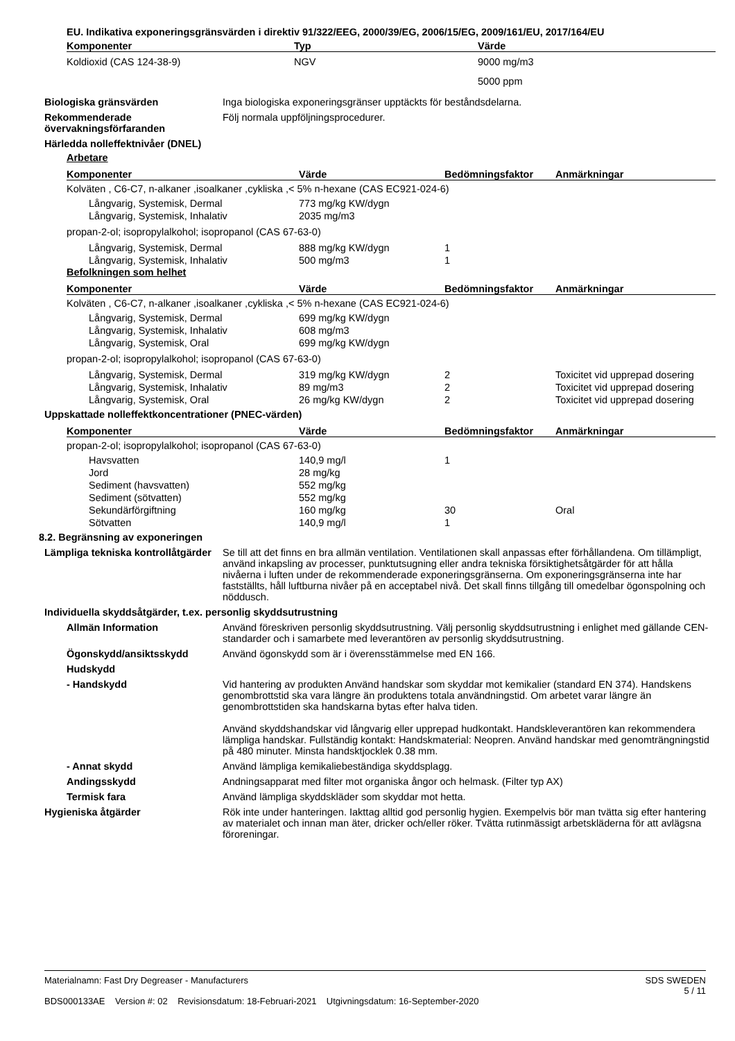| EU. Indikativa exponeringsgränsvärden i direktiv 91/322/EEG, 2000/39/EG, 2006/15/EG, 2009/161/EU, 2017/164/EU | | |
| Komponenter | Typ | Värde |
| Koldioxid (CAS 124-38-9) | NGV | 9000 mg/m3 |
| | | 5000 ppm |
Biologiska gränsvärden Inga biologiska exponeringsgränser upptäckts för beståndsdelarna.
Rekommenderade övervakningsförfaranden
Följ normala uppföljningsprocedurer.
Härledda nolleffektnivåer (DNEL)
Arbetare
| Komponenter | Värde | Bedömningsfaktor | Anmärkningar |
| --- | --- | --- | --- |
| Kolväten , C6-C7, n-alkaner ,isoalkaner ,cykliska ,< 5% n-hexane (CAS EC921-024-6) | | | |
| Långvarig, Systemisk, Dermal | 773 mg/kg KW/dygn | | |
| Långvarig, Systemisk, Inhalativ | 2035 mg/m3 | | |
| propan-2-ol; isopropylalkohol; isopropanol (CAS 67-63-0) | | | |
| Långvarig, Systemisk, Dermal | 888 mg/kg KW/dygn | 1 | |
| Långvarig, Systemisk, Inhalativ | 500 mg/m3 | 1 | |
Befolkningen som helhet
| Komponenter | Värde | Bedömningsfaktor | Anmärkningar |
| --- | --- | --- | --- |
| Kolväten , C6-C7, n-alkaner ,isoalkaner ,cykliska ,< 5% n-hexane (CAS EC921-024-6) | | | |
| Långvarig, Systemisk, Dermal | 699 mg/kg KW/dygn | | |
| Långvarig, Systemisk, Inhalativ | 608 mg/m3 | | |
| Långvarig, Systemisk, Oral | 699 mg/kg KW/dygn | | |
| propan-2-ol; isopropylalkohol; isopropanol (CAS 67-63-0) | | | |
| Långvarig, Systemisk, Dermal | 319 mg/kg KW/dygn | 2 | Toxicitet vid upprepad dosering |
| Långvarig, Systemisk, Inhalativ | 89 mg/m3 | 2 | Toxicitet vid upprepad dosering |
| Långvarig, Systemisk, Oral | 26 mg/kg KW/dygn | 2 | Toxicitet vid upprepad dosering |
Uppskattade nolleffektkoncentrationer (PNEC-värden)
| Komponenter | Värde | Bedömningsfaktor | Anmärkningar |
| --- | --- | --- | --- |
| propan-2-ol; isopropylalkohol; isopropanol (CAS 67-63-0) | | | |
| Havsvatten | 140,9 mg/l | 1 | |
| Jord | 28 mg/kg | | |
| Sediment (havsvatten) | 552 mg/kg | | |
| Sediment (sötvatten) | 552 mg/kg | | |
| Sekundärförgiftning | 160 mg/kg | 30 | Oral |
| Sötvatten | 140,9 mg/l | 1 | |
8.2. Begränsning av exponeringen
Lämpliga tekniska kontrollåtgärder
Se till att det finns en bra allmän ventilation. Ventilationen skall anpassas efter förhållandena. Om tillämpligt, använd inkapsling av processer, punktutsugning eller andra tekniska försiktighetsåtgärder för att hålla nivåerna i luften under de rekommenderade exponeringsgränserna. Om exponeringsgränserna inte har fastställts, håll luftburna nivåer på en acceptabel nivå. Det skall finns tillgång till omedelbar ögonspolning och nöddusch.
Individuella skyddsåtgärder, t.ex. personlig skyddsutrustning
Allmän Information Använd föreskriven personlig skyddsutrustning. Välj personlig skyddsutrustning i enlighet med gällande CEN-standarder och i samarbete med leverantören av personlig skyddsutrustning.
Ögonskydd/ansiktsskydd Använd ögonskydd som är i överensstämmelse med EN 166.
Hudskydd
- Handskydd Vid hantering av produkten Använd handskar som skyddar mot kemikalier (standard EN 374). Handskens genombrottstid ska vara längre än produktens totala användningstid. Om arbetet varar längre än genombrottstiden ska handskarna bytas efter halva tiden.
Använd skyddshandskar vid långvarig eller upprepad hudkontakt. Handskleverantören kan rekommendera lämpliga handskar. Fullständig kontakt: Handskmaterial: Neopren. Använd handskar med genomträngningstid på 480 minuter. Minsta handsktjocklek 0.38 mm.
- Annat skydd Använd lämpliga kemikaliebeständiga skyddsplagg.
Andingsskydd Andningsapparat med filter mot organiska ångor och helmask. (Filter typ AX)
Termisk fara Använd lämpliga skyddskläder som skyddar mot hetta.
Hygieniska åtgärder Rök inte under hanteringen. Iakttag alltid god personlig hygien. Exempelvis bör man tvätta sig efter hantering av materialet och innan man äter, dricker och/eller röker. Tvätta rutinmässigt arbetskläderna för att avlägsna föroreningar.
Materialnamn: Fast Dry Degreaser - Manufacturers
BDS000133AE Version #: 02 Revisionsdatum: 18-Februari-2021 Utgivningsdatum: 16-September-2020
SDS SWEDEN
5 / 11